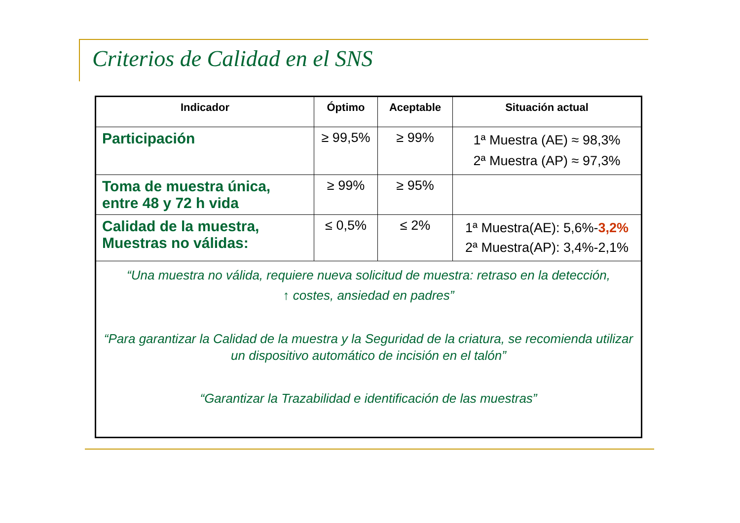Criterios de Calidad en el SNS
| Indicador | Óptimo | Aceptable | Situación actual |
| --- | --- | --- | --- |
| Participación | ≥ 99,5% | ≥ 99% | 1ª Muestra (AE) ≈ 98,3% 2ª Muestra (AP) ≈ 97,3% |
| Toma de muestra única, entre 48 y 72 h vida | ≥ 99% | ≥ 95% | |
| Calidad de la muestra, Muestras no válidas: | ≤ 0,5% | ≤ 2% | 1ª Muestra(AE): 5,6%- 3,2% 2ª Muestra(AP): 3,4%-2,1% |
| “Una muestra no válida, requiere nueva solicitud de muestra: retraso en la detección, ↑ costes, ansiedad en padres” “Para garantizar la Calidad de la muestra y la Seguridad de la criatura, se recomienda utilizar un dispositivo automático de incisión en el talón” “Garantizar la Trazabilidad e identificación de las muestras” | | | |